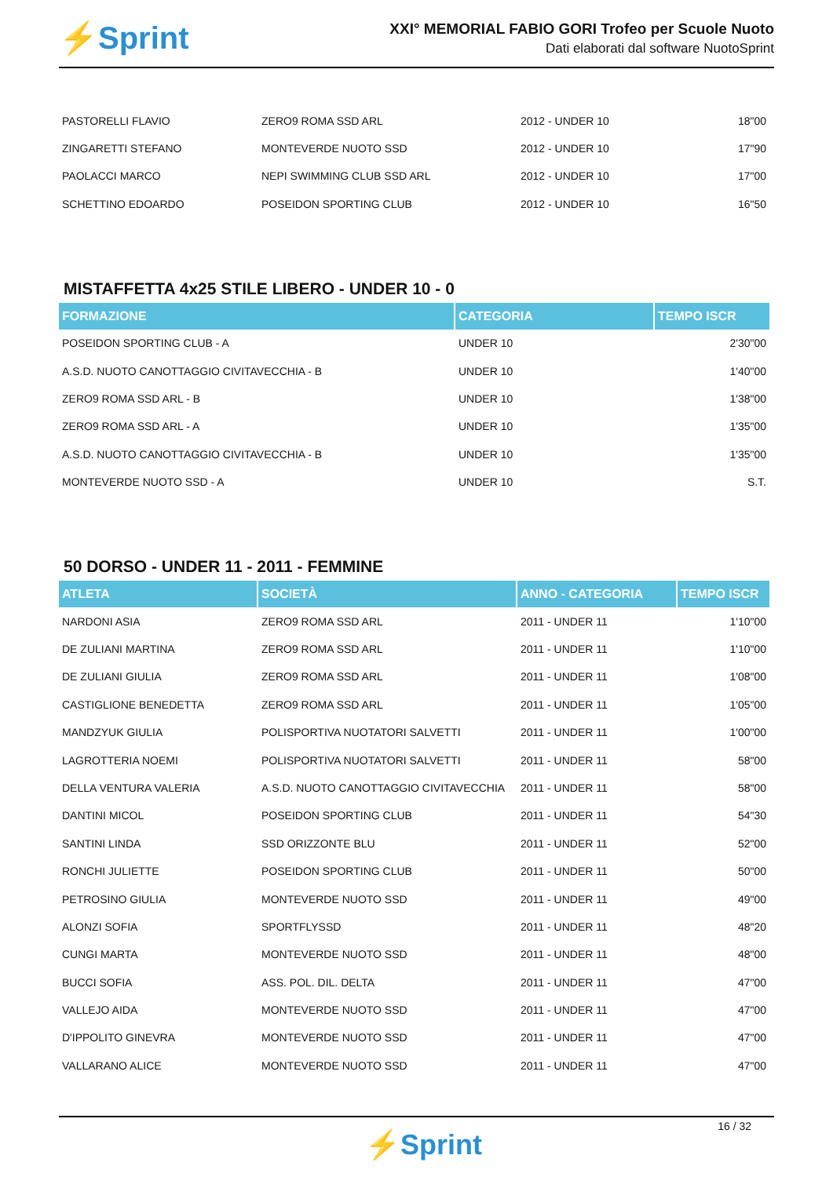⚡Sprint
XXI° MEMORIAL FABIO GORI Trofeo per Scuole Nuoto
Dati elaborati dal software NuotoSprint
| PASTORELLI FLAVIO | ZERO9 ROMA SSD ARL | 2012 - UNDER 10 | 18"00 |
| ZINGARETTI STEFANO | MONTEVERDE NUOTO SSD | 2012 - UNDER 10 | 17"90 |
| PAOLACCI MARCO | NEPI SWIMMING CLUB SSD ARL | 2012 - UNDER 10 | 17"00 |
| SCHETTINO EDOARDO | POSEIDON SPORTING CLUB | 2012 - UNDER 10 | 16"50 |
MISTAFFETTA 4x25 STILE LIBERO - UNDER 10 - 0
| FORMAZIONE | CATEGORIA | TEMPO ISCR |
| --- | --- | --- |
| POSEIDON SPORTING CLUB - A | UNDER 10 | 2'30"00 |
| A.S.D. NUOTO CANOTTAGGIO CIVITAVECCHIA - B | UNDER 10 | 1'40"00 |
| ZERO9 ROMA SSD ARL - B | UNDER 10 | 1'38"00 |
| ZERO9 ROMA SSD ARL - A | UNDER 10 | 1'35"00 |
| A.S.D. NUOTO CANOTTAGGIO CIVITAVECCHIA - B | UNDER 10 | 1'35"00 |
| MONTEVERDE NUOTO SSD - A | UNDER 10 | S.T. |
50 DORSO - UNDER 11 - 2011 - FEMMINE
| ATLETA | SOCIETÀ | ANNO - CATEGORIA | TEMPO ISCR |
| --- | --- | --- | --- |
| NARDONI ASIA | ZERO9 ROMA SSD ARL | 2011 - UNDER 11 | 1'10"00 |
| DE ZULIANI MARTINA | ZERO9 ROMA SSD ARL | 2011 - UNDER 11 | 1'10"00 |
| DE ZULIANI GIULIA | ZERO9 ROMA SSD ARL | 2011 - UNDER 11 | 1'08"00 |
| CASTIGLIONE BENEDETTA | ZERO9 ROMA SSD ARL | 2011 - UNDER 11 | 1'05"00 |
| MANDZYUK GIULIA | POLISPORTIVA NUOTATORI SALVETTI | 2011 - UNDER 11 | 1'00"00 |
| LAGROTTERIA NOEMI | POLISPORTIVA NUOTATORI SALVETTI | 2011 - UNDER 11 | 58"00 |
| DELLA VENTURA VALERIA | A.S.D. NUOTO CANOTTAGGIO CIVITAVECCHIA | 2011 - UNDER 11 | 58"00 |
| DANTINI MICOL | POSEIDON SPORTING CLUB | 2011 - UNDER 11 | 54"30 |
| SANTINI LINDA | SSD ORIZZONTE BLU | 2011 - UNDER 11 | 52"00 |
| RONCHI JULIETTE | POSEIDON SPORTING CLUB | 2011 - UNDER 11 | 50"00 |
| PETROSINO GIULIA | MONTEVERDE NUOTO SSD | 2011 - UNDER 11 | 49"00 |
| ALONZI SOFIA | SPORTFLYSSD | 2011 - UNDER 11 | 48"20 |
| CUNGI MARTA | MONTEVERDE NUOTO SSD | 2011 - UNDER 11 | 48"00 |
| BUCCI SOFIA | ASS. POL. DIL. DELTA | 2011 - UNDER 11 | 47"00 |
| VALLEJO AIDA | MONTEVERDE NUOTO SSD | 2011 - UNDER 11 | 47"00 |
| D'IPPOLITO GINEVRA | MONTEVERDE NUOTO SSD | 2011 - UNDER 11 | 47"00 |
| VALLARANO ALICE | MONTEVERDE NUOTO SSD | 2011 - UNDER 11 | 47"00 |
16 / 32
⚡Sprint